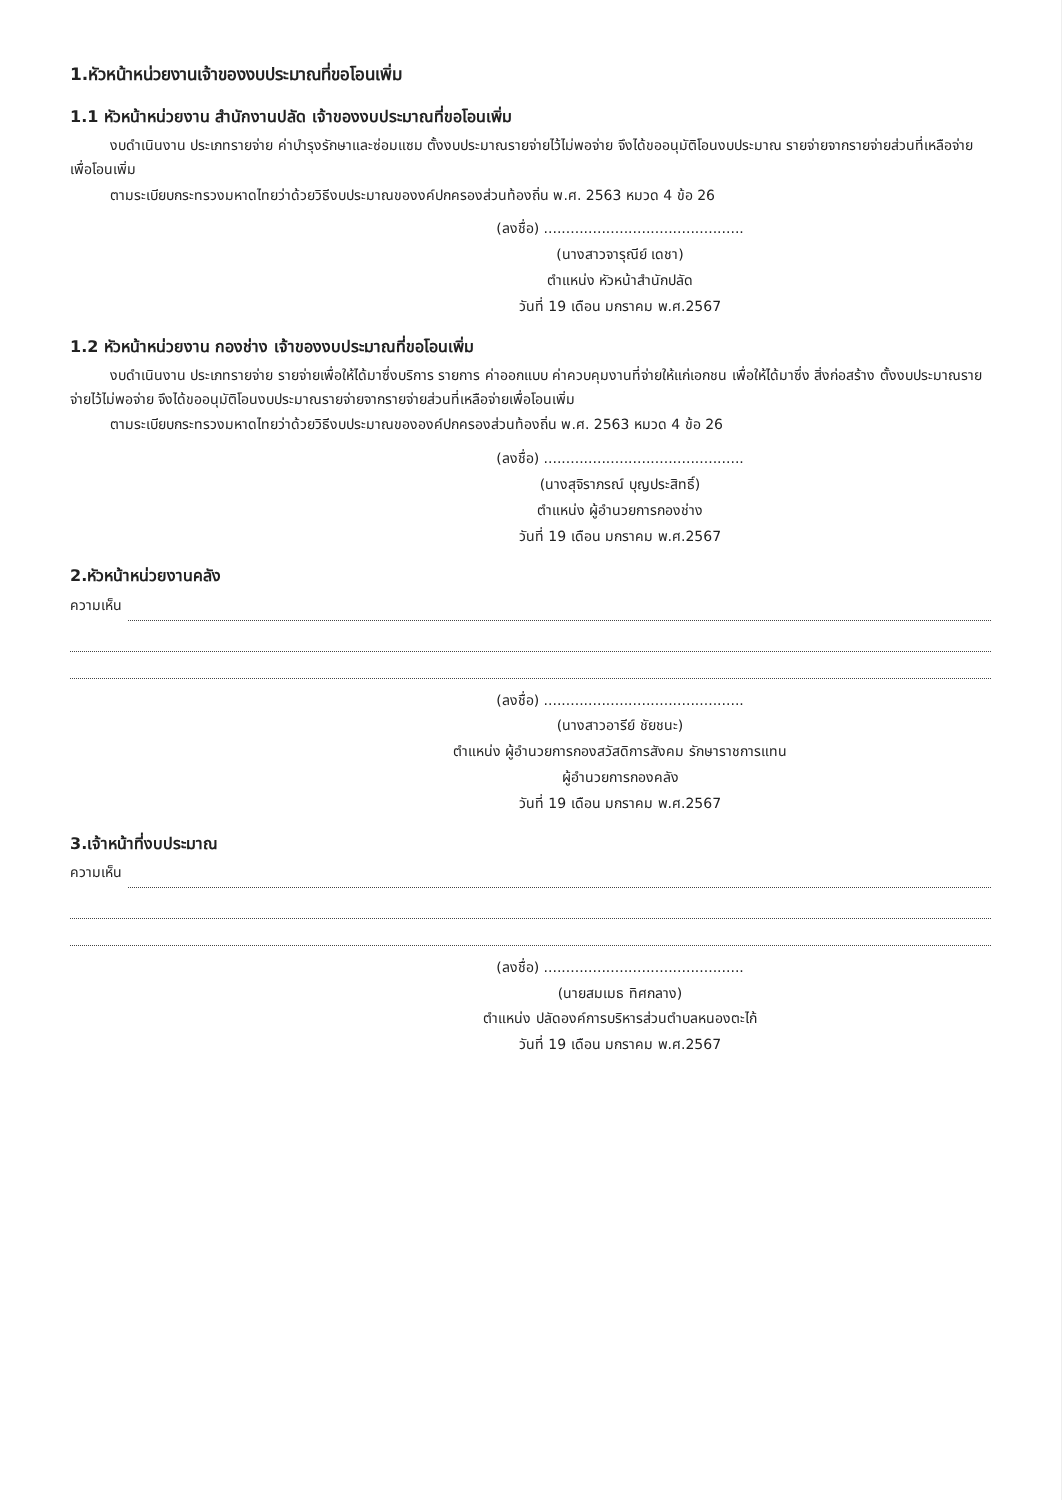1.หัวหน้าหน่วยงานเจ้าของงบประมาณที่ขอโอนเพิ่ม
1.1 หัวหน้าหน่วยงาน สำนักงานปลัด เจ้าของงบประมาณที่ขอโอนเพิ่ม
งบดำเนินงาน ประเภทรายจ่าย ค่าบำรุงรักษาและซ่อมแซม ตั้งงบประมาณรายจ่ายไว้ไม่พอจ่าย จึงได้ขออนุมัติโอนงบประมาณ รายจ่ายจากรายจ่ายส่วนที่เหลือจ่ายเพื่อโอนเพิ่ม
ตามระเบียบกระทรวงมหาดไทยว่าด้วยวิธีงบประมาณของงค์ปกครองส่วนท้องถิ่น พ.ศ. 2563 หมวด 4 ข้อ 26
(ลงชื่อ) .............................................
(นางสาวจารุณีย์ เดชา)
ตำแหน่ง หัวหน้าสำนักปลัด
วันที่ 19 เดือน มกราคม พ.ศ.2567
1.2 หัวหน้าหน่วยงาน กองช่าง เจ้าของงบประมาณที่ขอโอนเพิ่ม
งบดำเนินงาน ประเภทรายจ่าย รายจ่ายเพื่อให้ได้มาซึ่งบริการ รายการ ค่าออกแบบ ค่าควบคุมงานที่จ่ายให้แก่เอกชน เพื่อให้ได้มาซึ่ง สิ่งก่อสร้าง ตั้งงบประมาณรายจ่ายไว้ไม่พอจ่าย จึงได้ขออนุมัติโอนงบประมาณรายจ่ายจากรายจ่ายส่วนที่เหลือจ่ายเพื่อโอนเพิ่ม
ตามระเบียบกระทรวงมหาดไทยว่าด้วยวิธีงบประมาณขององค์ปกครองส่วนท้องถิ่น พ.ศ. 2563 หมวด 4 ข้อ 26
(ลงชื่อ) .............................................
(นางสุจิราภรณ์ บุญประสิทธิ์)
ตำแหน่ง ผู้อำนวยการกองช่าง
วันที่ 19 เดือน มกราคม พ.ศ.2567
2.หัวหน้าหน่วยงานคลัง
ความเห็น
(ลงชื่อ) .............................................
(นางสาวอารีย์ ชัยชนะ)
ตำแหน่ง ผู้อำนวยการกองสวัสดิการสังคม รักษาราชการแทน
ผู้อำนวยการกองคลัง
วันที่ 19 เดือน มกราคม พ.ศ.2567
3.เจ้าหน้าที่งบประมาณ
ความเห็น
(ลงชื่อ) .............................................
(นายสมเมธ ทิศกลาง)
ตำแหน่ง ปลัดองค์การบริหารส่วนตำบลหนองตะไก้
วันที่ 19 เดือน มกราคม พ.ศ.2567